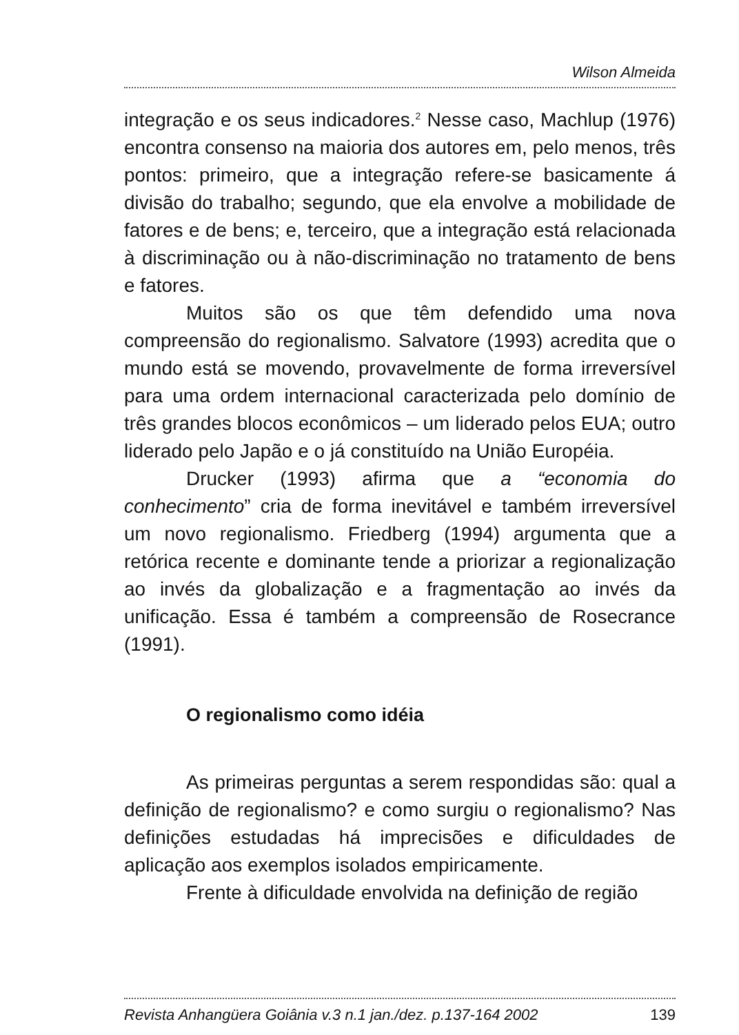Wilson Almeida
integração e os seus indicadores.<sup>2</sup> Nesse caso, Machlup (1976) encontra consenso na maioria dos autores em, pelo menos, três pontos: primeiro, que a integração refere-se basicamente á divisão do trabalho; segundo, que ela envolve a mobilidade de fatores e de bens; e, terceiro, que a integração está relacionada à discriminação ou à não-discriminação no tratamento de bens e fatores.
Muitos são os que têm defendido uma nova compreensão do regionalismo. Salvatore (1993) acredita que o mundo está se movendo, provavelmente de forma irreversível para uma ordem internacional caracterizada pelo domínio de três grandes blocos econômicos – um liderado pelos EUA; outro liderado pelo Japão e o já constituído na União Européia.
Drucker (1993) afirma que a “economia do conhecimento” cria de forma inevitável e também irreversível um novo regionalismo. Friedberg (1994) argumenta que a retórica recente e dominante tende a priorizar a regionalização ao invés da globalização e a fragmentação ao invés da unificação. Essa é também a compreensão de Rosecrance (1991).
O regionalismo como idéia
As primeiras perguntas a serem respondidas são: qual a definição de regionalismo? e como surgiu o regionalismo? Nas definições estudadas há imprecisões e dificuldades de aplicação aos exemplos isolados empiricamente.
Frente à dificuldade envolvida na definição de região
Revista Anhangüera Goiânia v.3 n.1 jan./dez. p.137-164 2002 139